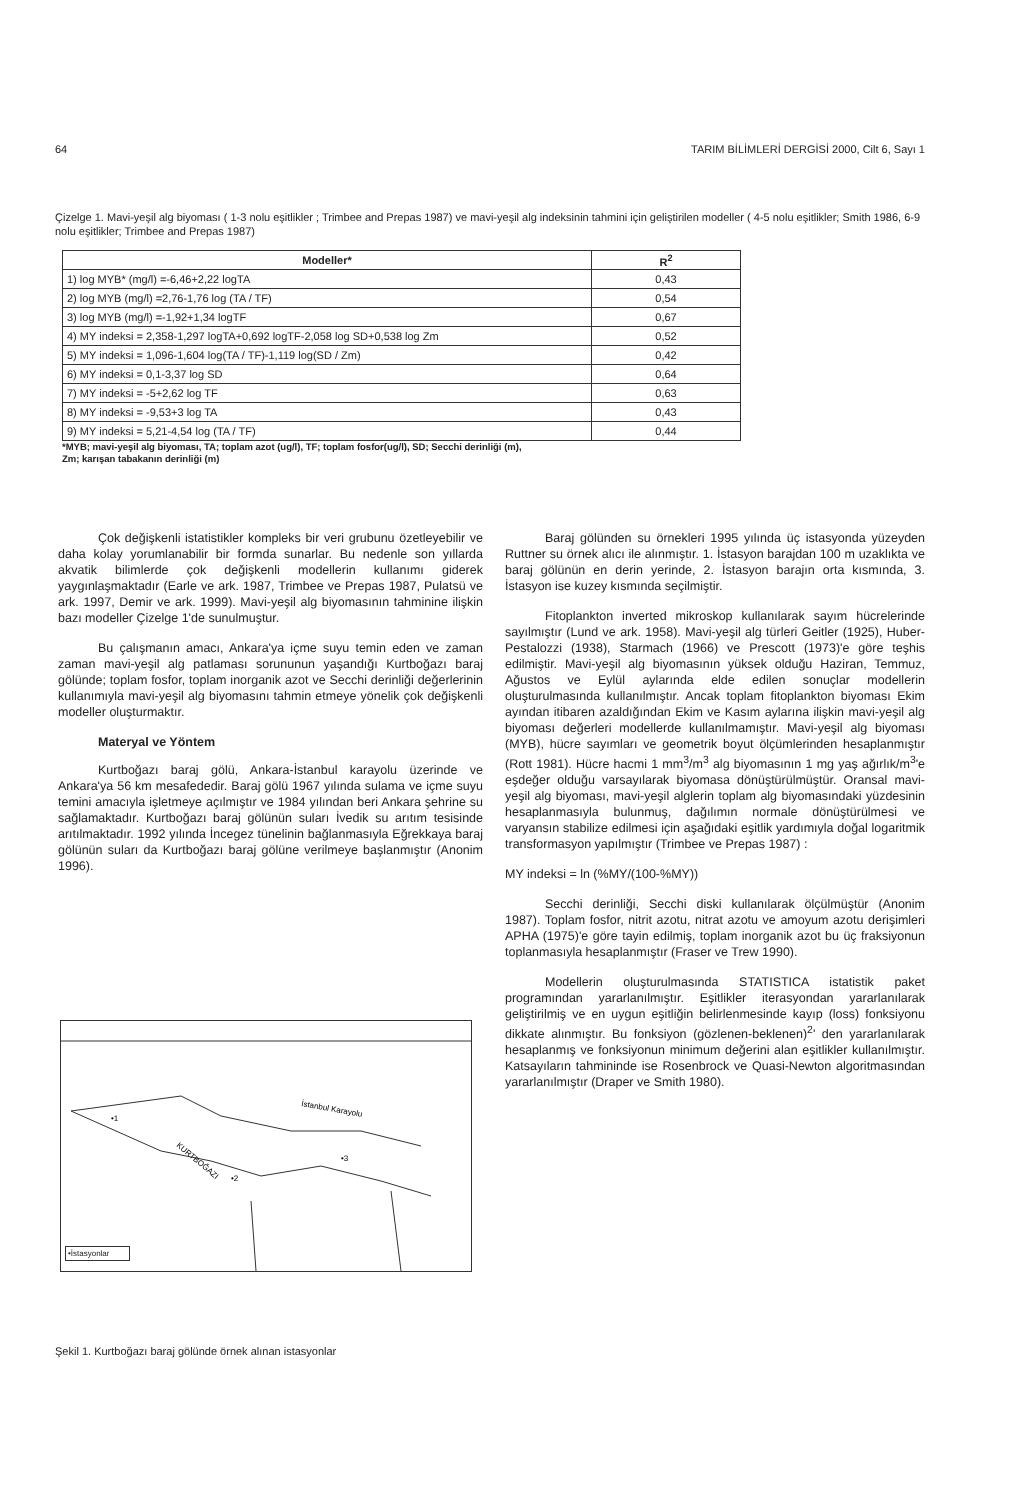64 TARIM BİLİMLERİ DERGİSİ 2000, Cilt 6, Sayı 1
Çizelge 1. Mavi-yeşil alg biyoması ( 1-3 nolu eşitlikler ; Trimbee and Prepas 1987) ve mavi-yeşil alg indeksinin tahmini için geliştirilen modeller ( 4-5 nolu eşitlikler; Smith 1986, 6-9 nolu eşitlikler; Trimbee and Prepas 1987)
| Modeller* | R<sup>2</sup> |
| --- | --- |
| 1) log MYB* (mg/l) =-6,46+2,22 logTA | 0,43 |
| 2) log MYB (mg/l) =2,76-1,76 log (TA / TF) | 0,54 |
| 3) log MYB (mg/l) =-1,92+1,34 logTF | 0,67 |
| 4) MY indeksi = 2,358-1,297 logTA+0,692 logTF-2,058 log SD+0,538 log Zm | 0,52 |
| 5) MY indeksi = 1,096-1,604 log(TA / TF)-1,119 log(SD / Zm) | 0,42 |
| 6) MY indeksi = 0,1-3,37 log SD | 0,64 |
| 7) MY indeksi = -5+2,62 log TF | 0,63 |
| 8) MY indeksi = -9,53+3 log TA | 0,43 |
| 9) MY indeksi = 5,21-4,54 log (TA / TF) | 0,44 |
*MYB; mavi-yeşil alg biyoması, TA; toplam azot (ug/l), TF; toplam fosfor(ug/l), SD; Secchi derinliği (m),
Zm; karışan tabakanın derinliği (m)
Çok değişkenli istatistikler kompleks bir veri grubunu özetleyebilir ve daha kolay yorumlanabilir bir formda sunarlar. Bu nedenle son yıllarda akvatik bilimlerde çok değişkenli modellerin kullanımı giderek yaygınlaşmaktadır (Earle ve ark. 1987, Trimbee ve Prepas 1987, Pulatsü ve ark. 1997, Demir ve ark. 1999). Mavi-yeşil alg biyomasının tahminine ilişkin bazı modeller Çizelge 1'de sunulmuştur.
Bu çalışmanın amacı, Ankara'ya içme suyu temin eden ve zaman zaman mavi-yeşil alg patlaması sorununun yaşandığı Kurtboğazı baraj gölünde; toplam fosfor, toplam inorganik azot ve Secchi derinliği değerlerinin kullanımıyla mavi-yeşil alg biyomasını tahmin etmeye yönelik çok değişkenli modeller oluşturmaktır.
Materyal ve Yöntem
Kurtboğazı baraj gölü, Ankara-İstanbul karayolu üzerinde ve Ankara'ya 56 km mesafededir. Baraj gölü 1967 yılında sulama ve içme suyu temini amacıyla işletmeye açılmıştır ve 1984 yılından beri Ankara şehrine su sağlamaktadır. Kurtboğazı baraj gölünün suları İvedik su arıtım tesisinde arıtılmaktadır. 1992 yılında İncegez tünelinin bağlanmasıyla Eğrekkaya baraj gölünün suları da Kurtboğazı baraj gölüne verilmeye başlanmıştır (Anonim 1996).
İstanbul Karayolu
KURTBOĞAZI
•1
•2
•3
•İstasyonlar
Şekil 1. Kurtboğazı baraj gölünde örnek alınan istasyonlar
Baraj gölünden su örnekleri 1995 yılında üç istasyonda yüzeyden Ruttner su örnek alıcı ile alınmıştır. 1. İstasyon barajdan 100 m uzaklıkta ve baraj gölünün en derin yerinde, 2. İstasyon barajın orta kısmında, 3. İstasyon ise kuzey kısmında seçilmiştir.
Fitoplankton inverted mikroskop kullanılarak sayım hücrelerinde sayılmıştır (Lund ve ark. 1958). Mavi-yeşil alg türleri Geitler (1925), Huber-Pestalozzi (1938), Starmach (1966) ve Prescott (1973)'e göre teşhis edilmiştir. Mavi-yeşil alg biyomasının yüksek olduğu Haziran, Temmuz, Ağustos ve Eylül aylarında elde edilen sonuçlar modellerin oluşturulmasında kullanılmıştır. Ancak toplam fitoplankton biyoması Ekim ayından itibaren azaldığından Ekim ve Kasım aylarına ilişkin mavi-yeşil alg biyoması değerleri modellerde kullanılmamıştır. Mavi-yeşil alg biyoması (MYB), hücre sayımları ve geometrik boyut ölçümlerinden hesaplanmıştır (Rott 1981). Hücre hacmi 1 mm<sup>3</sup>/m<sup>3</sup> alg biyomasının 1 mg yaş ağırlık/m<sup>3</sup>'e eşdeğer olduğu varsayılarak biyomasa dönüştürülmüştür. Oransal mavi-yeşil alg biyoması, mavi-yeşil alglerin toplam alg biyomasındaki yüzdesinin hesaplanmasıyla bulunmuş, dağılımın normale dönüştürülmesi ve varyansın stabilize edilmesi için aşağıdaki eşitlik yardımıyla doğal logaritmik transformasyon yapılmıştır (Trimbee ve Prepas 1987) :
MY indeksi = ln (%MY/(100-%MY))
Secchi derinliği, Secchi diski kullanılarak ölçülmüştür (Anonim 1987). Toplam fosfor, nitrit azotu, nitrat azotu ve amoyum azotu derişimleri APHA (1975)'e göre tayin edilmiş, toplam inorganik azot bu üç fraksiyonun toplanmasıyla hesaplanmıştır (Fraser ve Trew 1990).
Modellerin oluşturulmasında STATISTICA istatistik paket programından yararlanılmıştır. Eşitlikler iterasyondan yararlanılarak geliştirilmiş ve en uygun eşitliğin belirlenmesinde kayıp (loss) fonksiyonu dikkate alınmıştır. Bu fonksiyon (gözlenen-beklenen)<sup>2</sup>' den yararlanılarak hesaplanmış ve fonksiyonun minimum değerini alan eşitlikler kullanılmıştır. Katsayıların tahmininde ise Rosenbrock ve Quasi-Newton algoritmasından yararlanılmıştır (Draper ve Smith 1980).